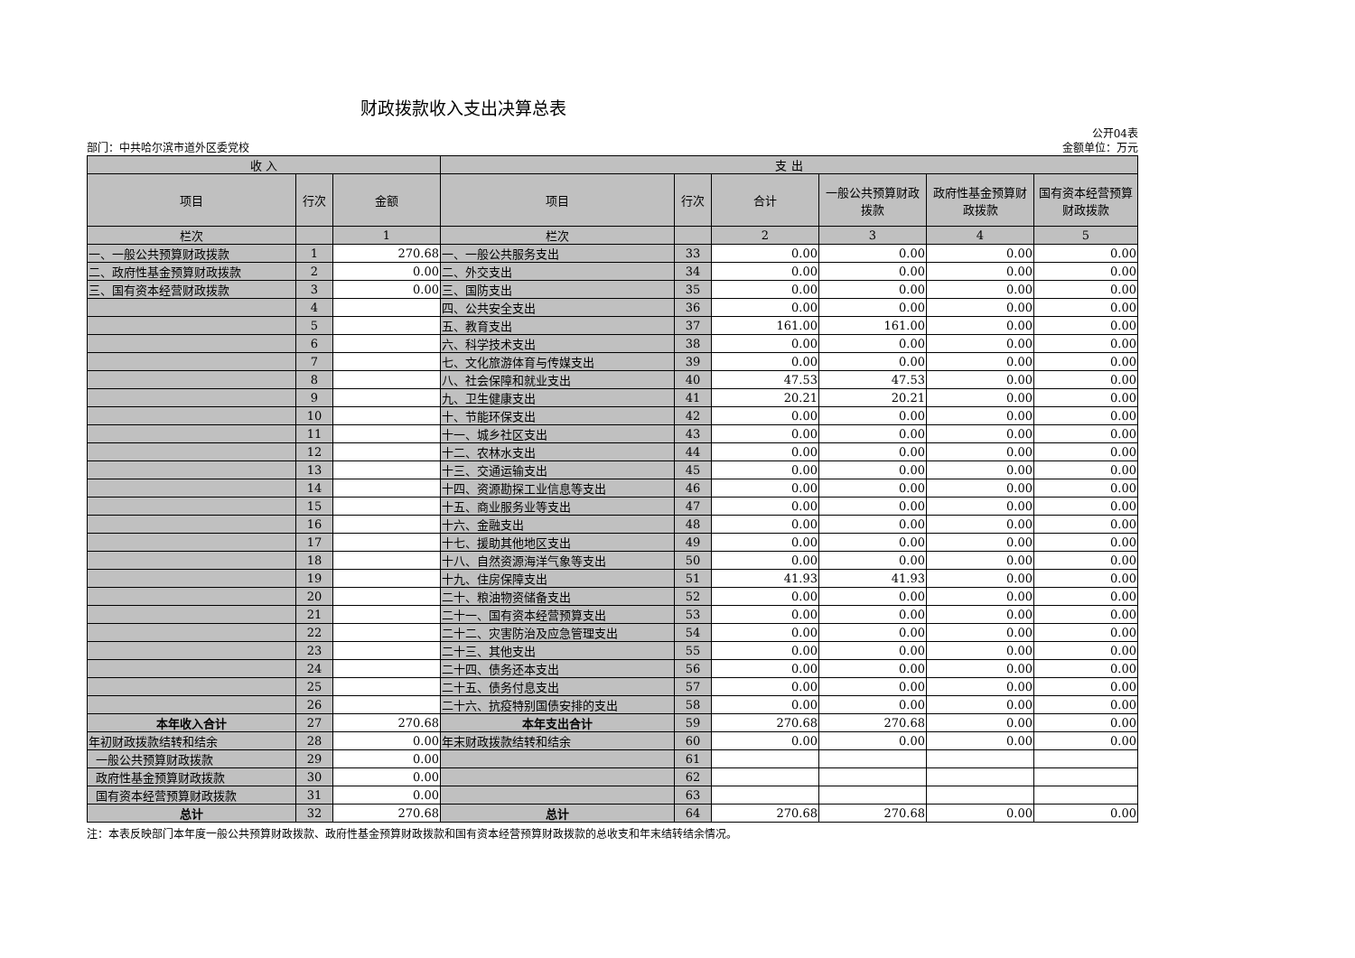财政拨款收入支出决算总表
公开04表
部门：中共哈尔滨市道外区委党校 金额单位：万元
| 收 入 | | | 支 出 | | | | | |
| --- | --- | --- | --- | --- | --- | --- | --- | --- |
| 项目 | 行次 | 金额 | 项目 | 行次 | 合计 | 一般公共预算财政拨款 | 政府性基金预算财政拨款 | 国有资本经营预算财政拨款 |
| 栏次 | | 1 | 栏次 | | 2 | 3 | 4 | 5 |
| 一、一般公共预算财政拨款 | 1 | 270.68 | 一、一般公共服务支出 | 33 | 0.00 | 0.00 | 0.00 | 0.00 |
| 二、政府性基金预算财政拨款 | 2 | 0.00 | 二、外交支出 | 34 | 0.00 | 0.00 | 0.00 | 0.00 |
| 三、国有资本经营财政拨款 | 3 | 0.00 | 三、国防支出 | 35 | 0.00 | 0.00 | 0.00 | 0.00 |
| | 4 | | 四、公共安全支出 | 36 | 0.00 | 0.00 | 0.00 | 0.00 |
| | 5 | | 五、教育支出 | 37 | 161.00 | 161.00 | 0.00 | 0.00 |
| | 6 | | 六、科学技术支出 | 38 | 0.00 | 0.00 | 0.00 | 0.00 |
| | 7 | | 七、文化旅游体育与传媒支出 | 39 | 0.00 | 0.00 | 0.00 | 0.00 |
| | 8 | | 八、社会保障和就业支出 | 40 | 47.53 | 47.53 | 0.00 | 0.00 |
| | 9 | | 九、卫生健康支出 | 41 | 20.21 | 20.21 | 0.00 | 0.00 |
| | 10 | | 十、节能环保支出 | 42 | 0.00 | 0.00 | 0.00 | 0.00 |
| | 11 | | 十一、城乡社区支出 | 43 | 0.00 | 0.00 | 0.00 | 0.00 |
| | 12 | | 十二、农林水支出 | 44 | 0.00 | 0.00 | 0.00 | 0.00 |
| | 13 | | 十三、交通运输支出 | 45 | 0.00 | 0.00 | 0.00 | 0.00 |
| | 14 | | 十四、资源勘探工业信息等支出 | 46 | 0.00 | 0.00 | 0.00 | 0.00 |
| | 15 | | 十五、商业服务业等支出 | 47 | 0.00 | 0.00 | 0.00 | 0.00 |
| | 16 | | 十六、金融支出 | 48 | 0.00 | 0.00 | 0.00 | 0.00 |
| | 17 | | 十七、援助其他地区支出 | 49 | 0.00 | 0.00 | 0.00 | 0.00 |
| | 18 | | 十八、自然资源海洋气象等支出 | 50 | 0.00 | 0.00 | 0.00 | 0.00 |
| | 19 | | 十九、住房保障支出 | 51 | 41.93 | 41.93 | 0.00 | 0.00 |
| | 20 | | 二十、粮油物资储备支出 | 52 | 0.00 | 0.00 | 0.00 | 0.00 |
| | 21 | | 二十一、国有资本经营预算支出 | 53 | 0.00 | 0.00 | 0.00 | 0.00 |
| | 22 | | 二十二、灾害防治及应急管理支出 | 54 | 0.00 | 0.00 | 0.00 | 0.00 |
| | 23 | | 二十三、其他支出 | 55 | 0.00 | 0.00 | 0.00 | 0.00 |
| | 24 | | 二十四、债务还本支出 | 56 | 0.00 | 0.00 | 0.00 | 0.00 |
| | 25 | | 二十五、债务付息支出 | 57 | 0.00 | 0.00 | 0.00 | 0.00 |
| | 26 | | 二十六、抗疫特别国债安排的支出 | 58 | 0.00 | 0.00 | 0.00 | 0.00 |
| 本年收入合计 | 27 | 270.68 | 本年支出合计 | 59 | 270.68 | 270.68 | 0.00 | 0.00 |
| 年初财政拨款结转和结余 | 28 | 0.00 | 年末财政拨款结转和结余 | 60 | 0.00 | 0.00 | 0.00 | 0.00 |
| 一般公共预算财政拨款 | 29 | 0.00 | | 61 | | | | |
| 政府性基金预算财政拨款 | 30 | 0.00 | | 62 | | | | |
| 国有资本经营预算财政拨款 | 31 | 0.00 | | 63 | | | | |
| 总计 | 32 | 270.68 | 总计 | 64 | 270.68 | 270.68 | 0.00 | 0.00 |
注：本表反映部门本年度一般公共预算财政拨款、政府性基金预算财政拨款和国有资本经营预算财政拨款的总收支和年末结转结余情况。